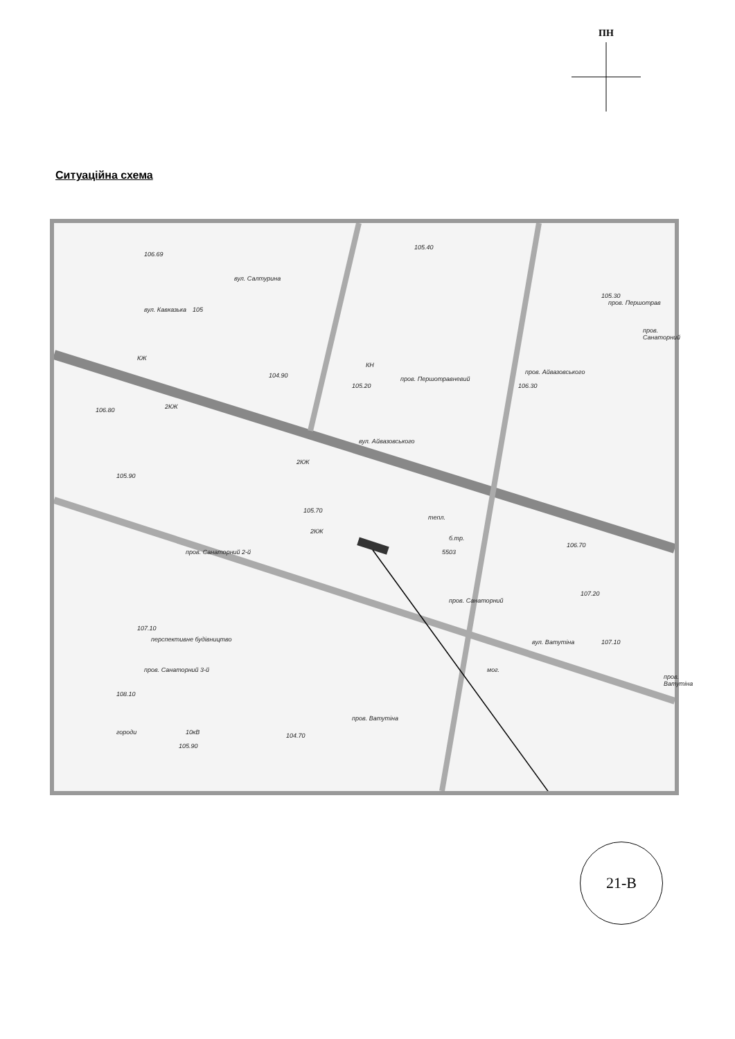ПН
Ситуаційна схема
вул. Айвазовського
пров. Санаторний 2-й
пров. Санаторний 3-й
пров. Ватутіна
пров. Першотрав
пров. Айвазовського
пров. Санаторний
вул. Салтурина
пров. Першотравневий
вул. Кавказька
вул. Ватутіна
пров. Ватутіна
105
пров. Санаторний
перспективне будівництво
городи 10кВ
мог.
б.тр.
5503
тепл.
106.69
105.40
105.30
104.90
105.20 106.30
106.80
105.90
105.70
106.70
107.20
107.10
107.10
108.10
104.70
105.90
КЖ
2КЖ
2КЖ
2КЖ
КН
21-В